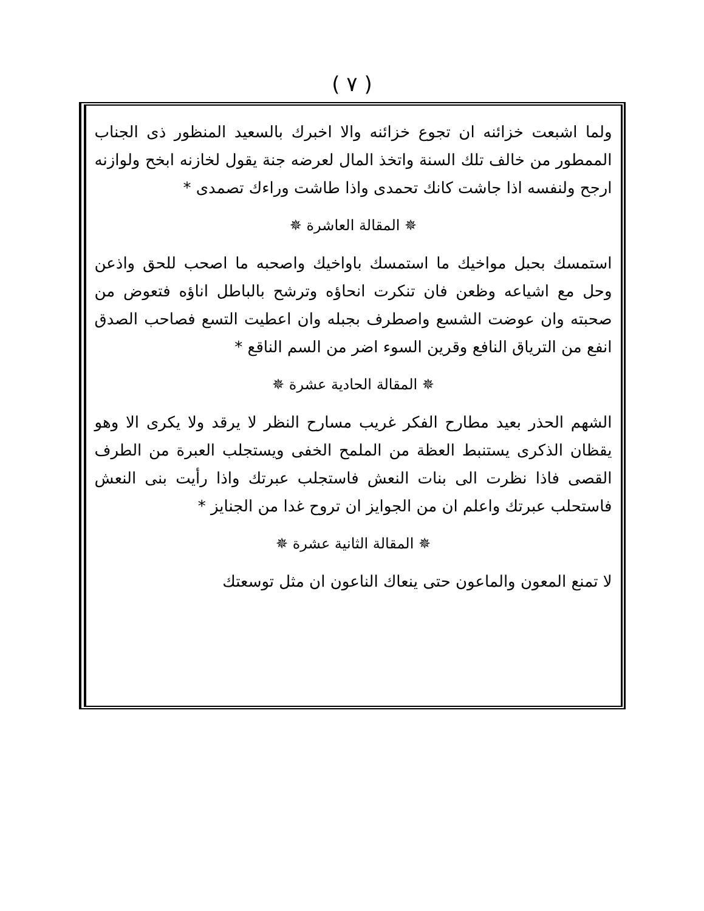( ٧ )
ولما اشبعت خزائنه ان تجوع خزائنه والا اخبرك بالسعيد المنظور ذى الجناب الممطور من خالف تلك السنة واتخذ المال لعرضه جنة يقول لخازنه ابخح ولوازنه ارجح ولنفسه اذا جاشت كانك تحمدى واذا طاشت وراءك تصمدى *
✵ المقالة العاشرة ✵
استمسك بحبل مواخيك ما استمسك باواخيك واصحبه ما اصحب للحق واذعن وحل مع اشياعه وظعن فان تنكرت انحاؤه وترشح بالباطل اناؤه فتعوض من صحبته وان عوضت الشسع واصطرف بجبله وان اعطيت التسع فصاحب الصدق انفع من الترياق النافع وقرين السوء اضر من السم الناقع *
✵ المقالة الحادية عشرة ✵
الشهم الحذر بعيد مطارح الفكر غريب مسارح النظر لا يرقد ولا يكرى الا وهو يقظان الذكرى يستنبط العظة من الملمح الخفى ويستجلب العبرة من الطرف القصى فاذا نظرت الى بنات النعش فاستجلب عبرتك واذا رأيت بنى النعش فاستحلب عبرتك واعلم ان من الجوايز ان تروح غدا من الجنايز *
✵ المقالة الثانية عشرة ✵
لا تمنع المعون والماعون حتى ينعاك الناعون ان مثل توسعتك